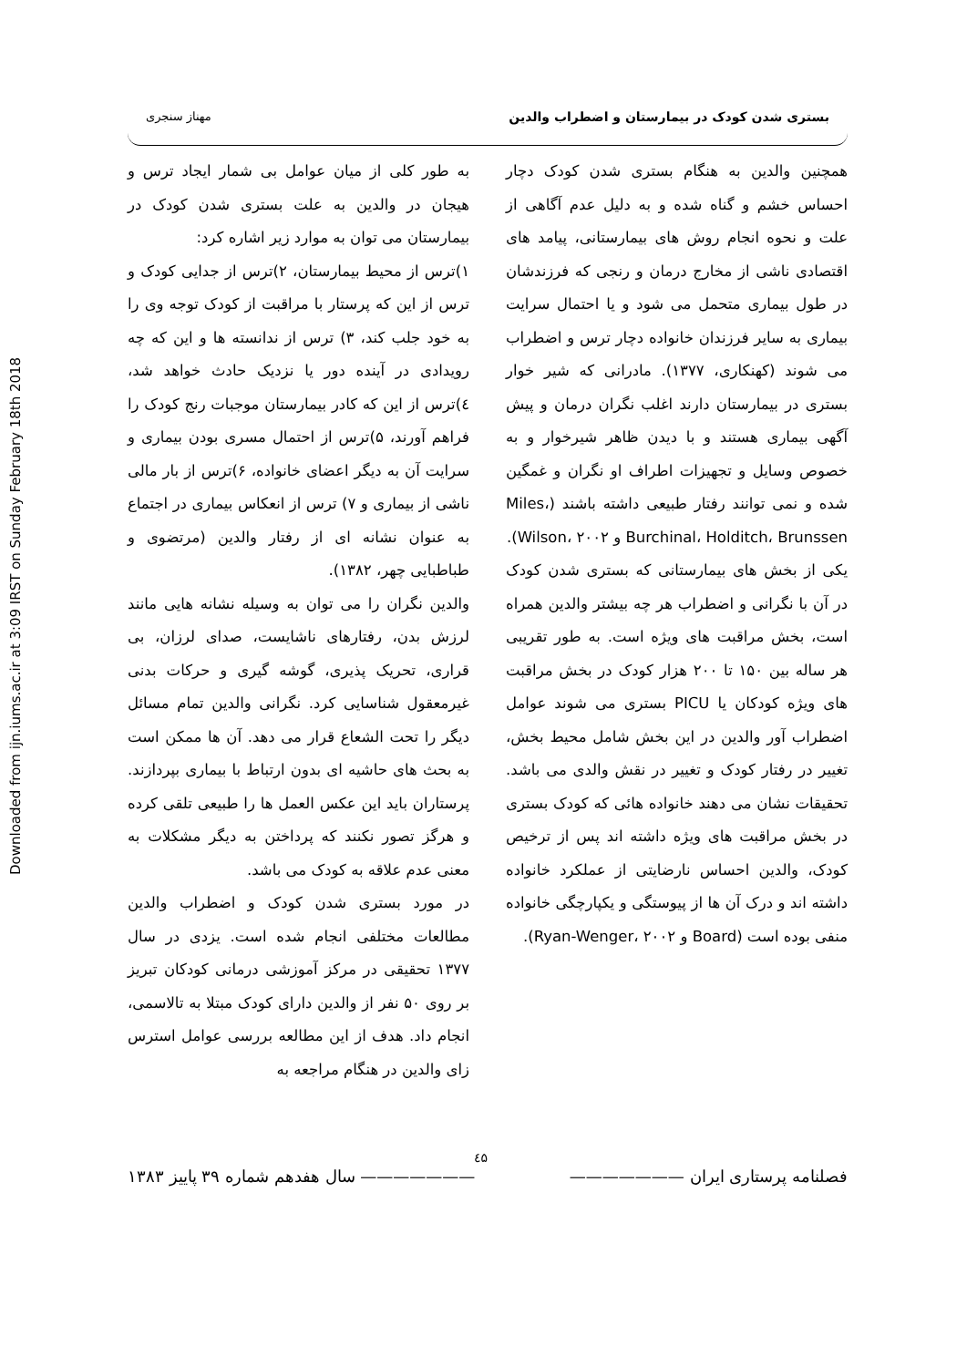Downloaded from ijn.iums.ac.ir at 3:09 IRST on Sunday February 18th 2018
بستری شدن کودک در بیمارستان و اضطراب والدین مهناز سنجری
همچنین والدین به هنگام بستری شدن کودک دچار احساس خشم و گناه شده و به دلیل عدم آگاهی از علت و نحوه انجام روش های بیمارستانی، پیامد های اقتصادی ناشی از مخارج درمان و رنجی که فرزندشان در طول بیماری متحمل می شود و یا احتمال سرایت بیماری به سایر فرزندان خانواده دچار ترس و اضطراب می شوند (کهنکاری، ۱۳۷۷). مادرانی که شیر خوار بستری در بیمارستان دارند اغلب نگران درمان و پیش آگهی بیماری هستند و با دیدن ظاهر شیرخوار و به خصوص وسایل و تجهیزات اطراف او نگران و غمگین شده و نمی توانند رفتار طبیعی داشته باشند (Miles، Burchinal، Holditch، Brunssen و Wilson، ۲۰۰۲).
یکی از بخش های بیمارستانی که بستری شدن کودک در آن با نگرانی و اضطراب هر چه بیشتر والدین همراه است، بخش مراقبت های ویژه است. به طور تقریبی هر ساله بین ۱۵۰ تا ۲۰۰ هزار کودک در بخش مراقبت های ویژه کودکان یا PICU بستری می شوند عوامل اضطراب آور والدین در این بخش شامل محیط بخش، تغییر در رفتار کودک و تغییر در نقش والدی می باشد. تحقیقات نشان می دهند خانواده هائی که کودک بستری در بخش مراقبت های ویژه داشته اند پس از ترخیص کودک، والدین احساس نارضایتی از عملکرد خانواده داشته اند و درک آن ها از پیوستگی و یکپارچگی خانواده منفی بوده است (Board و Ryan-Wenger، ۲۰۰۲).
به طور کلی از میان عوامل بی شمار ایجاد ترس و هیجان در والدین به علت بستری شدن کودک در بیمارستان می توان به موارد زیر اشاره کرد:
۱)ترس از محیط بیمارستان، ۲)ترس از جدایی کودک و ترس از این که پرستار با مراقبت از کودک توجه وی را به خود جلب کند، ۳) ترس از ندانسته ها و این که چه رویدادی در آینده دور یا نزدیک حادث خواهد شد، ٤)ترس از این که کادر بیمارستان موجبات رنج کودک را فراهم آورند، ۵)ترس از احتمال مسری بودن بیماری و سرایت آن به دیگر اعضای خانواده، ۶)ترس از بار مالی ناشی از بیماری و ۷) ترس از انعکاس بیماری در اجتماع به عنوان نشانه ای از رفتار والدین (مرتضوی و طباطبایی چهر، ۱۳۸۲).
والدین نگران را می توان به وسیله نشانه هایی مانند لرزش بدن، رفتارهای ناشایست، صدای لرزان، بی قراری، تحریک پذیری، گوشه گیری و حرکات بدنی غیرمعقول شناسایی کرد. نگرانی والدین تمام مسائل دیگر را تحت الشعاع قرار می دهد. آن ها ممکن است به بحث های حاشیه ای بدون ارتباط با بیماری بپردازند. پرستاران باید این عکس العمل ها را طبیعی تلقی کرده و هرگز تصور نکنند که پرداختن به دیگر مشکلات به معنی عدم علاقه به کودک می باشد.
در مورد بستری شدن کودک و اضطراب والدین مطالعات مختلفی انجام شده است. یزدی در سال ۱۳۷۷ تحقیقی در مرکز آموزشی درمانی کودکان تبریز بر روی ۵۰ نفر از والدین دارای کودک مبتلا به تالاسمی، انجام داد. هدف از این مطالعه بررسی عوامل استرس زای والدین در هنگام مراجعه به
٤۵
فصلنامه پرستاری ایران ——————— ——————— سال هفدهم شماره ۳۹ پاییز ۱۳۸۳